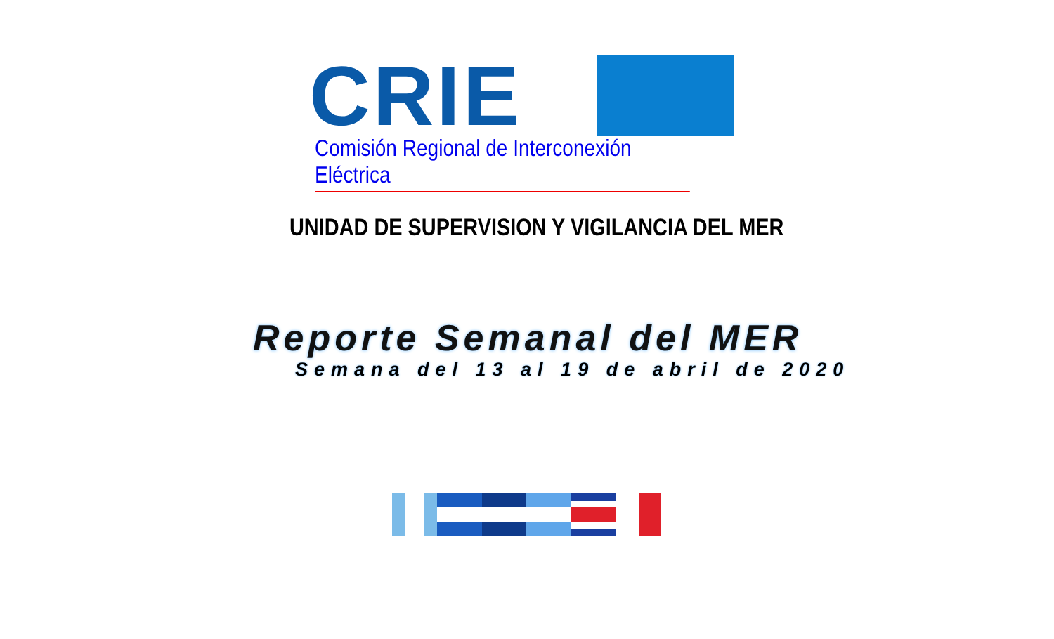CRIE
Comisión Regional de Interconexión Eléctrica
UNIDAD DE SUPERVISION Y VIGILANCIA DEL MER
Reporte Semanal del MER
Semana del 13 al 19 de abril de 2020